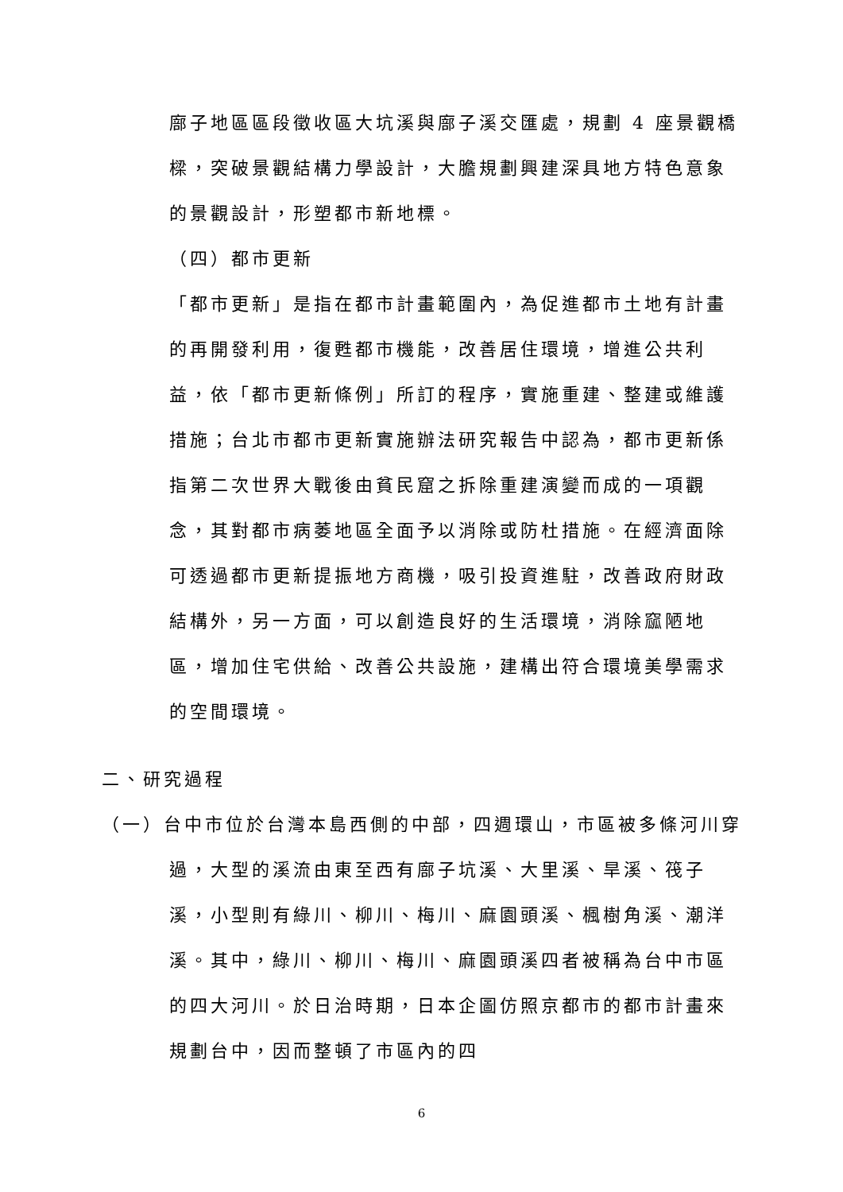廍子地區區段徵收區大坑溪與廍子溪交匯處，規劃 4 座景觀橋樑，突破景觀結構力學設計，大膽規劃興建深具地方特色意象的景觀設計，形塑都市新地標。
（四）都市更新
「都市更新」是指在都市計畫範圍內，為促進都市土地有計畫的再開發利用，復甦都市機能，改善居住環境，增進公共利益，依「都市更新條例」所訂的程序，實施重建、整建或維護措施；台北市都市更新實施辦法研究報告中認為，都市更新係指第二次世界大戰後由貧民窟之拆除重建演變而成的一項觀念，其對都市病萎地區全面予以消除或防杜措施。在經濟面除可透過都市更新提振地方商機，吸引投資進駐，改善政府財政結構外，另一方面，可以創造良好的生活環境，消除窳陋地區，增加住宅供給、改善公共設施，建構出符合環境美學需求的空間環境。
二、研究過程
（一）台中市位於台灣本島西側的中部，四週環山，市區被多條河川穿過，大型的溪流由東至西有廍子坑溪、大里溪、旱溪、筏子溪，小型則有綠川、柳川、梅川、麻園頭溪、楓樹角溪、潮洋溪。其中，綠川、柳川、梅川、麻園頭溪四者被稱為台中市區的四大河川。於日治時期，日本企圖仿照京都市的都市計畫來規劃台中，因而整頓了市區內的四
6